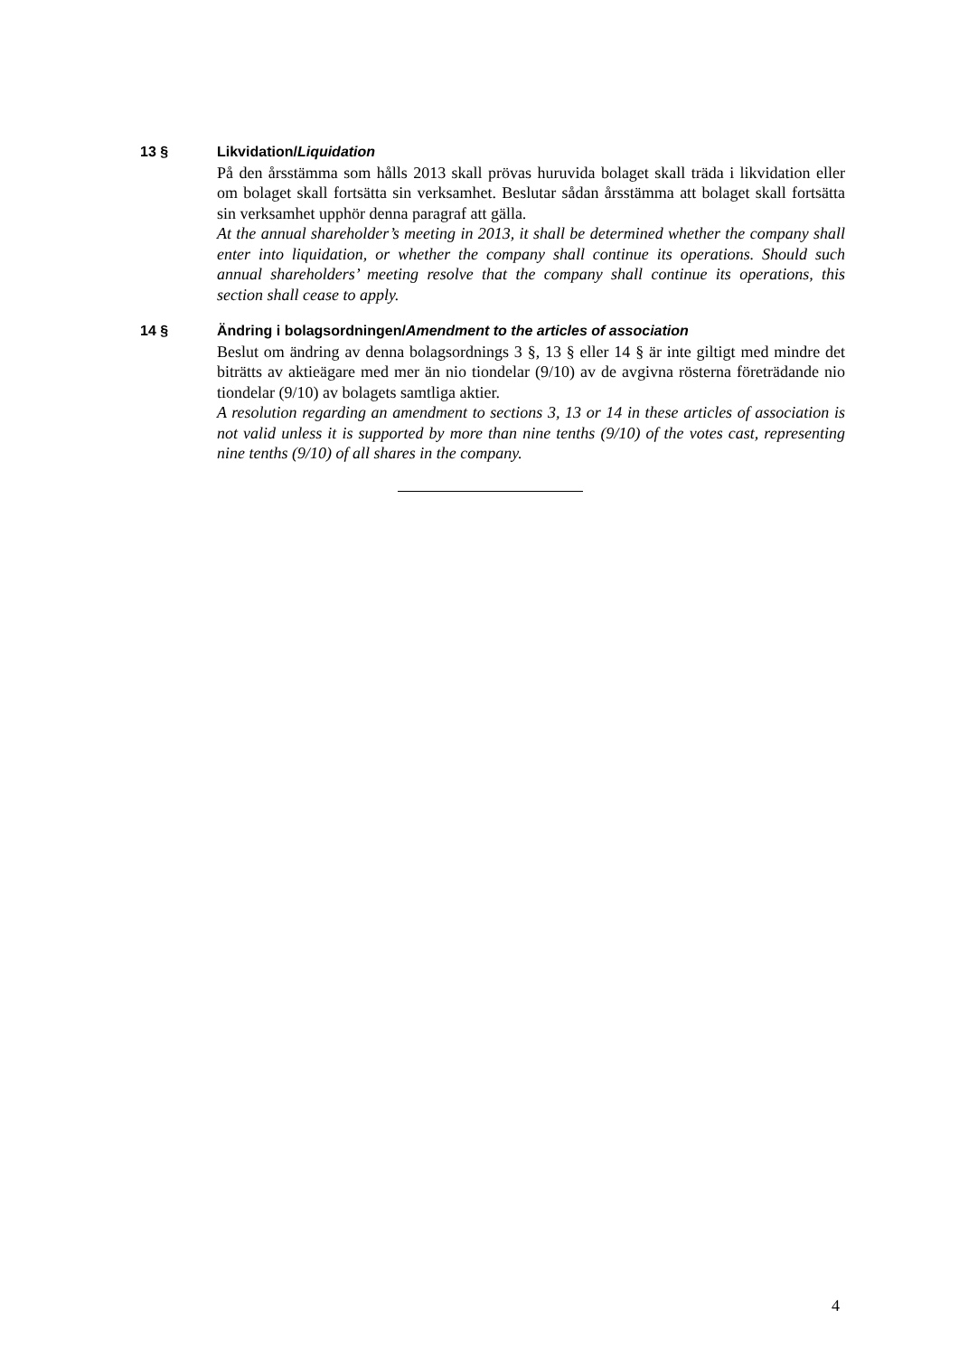13 § Likvidation/Liquidation
På den årsstämma som hålls 2013 skall prövas huruvida bolaget skall träda i likvidation eller om bolaget skall fortsätta sin verksamhet. Beslutar sådan årsstämma att bolaget skall fortsätta sin verksamhet upphör denna paragraf att gälla.
At the annual shareholder’s meeting in 2013, it shall be determined whether the company shall enter into liquidation, or whether the company shall continue its operations. Should such annual shareholders’ meeting resolve that the company shall continue its operations, this section shall cease to apply.
14 § Ändring i bolagsordningen/Amendment to the articles of association
Beslut om ändring av denna bolagsordnings 3 §, 13 § eller 14 § är inte giltigt med mindre det biträtts av aktieägare med mer än nio tiondelar (9/10) av de avgivna rösterna företrädande nio tiondelar (9/10) av bolagets samtliga aktier.
A resolution regarding an amendment to sections 3, 13 or 14 in these articles of association is not valid unless it is supported by more than nine tenths (9/10) of the votes cast, representing nine tenths (9/10) of all shares in the company.
4